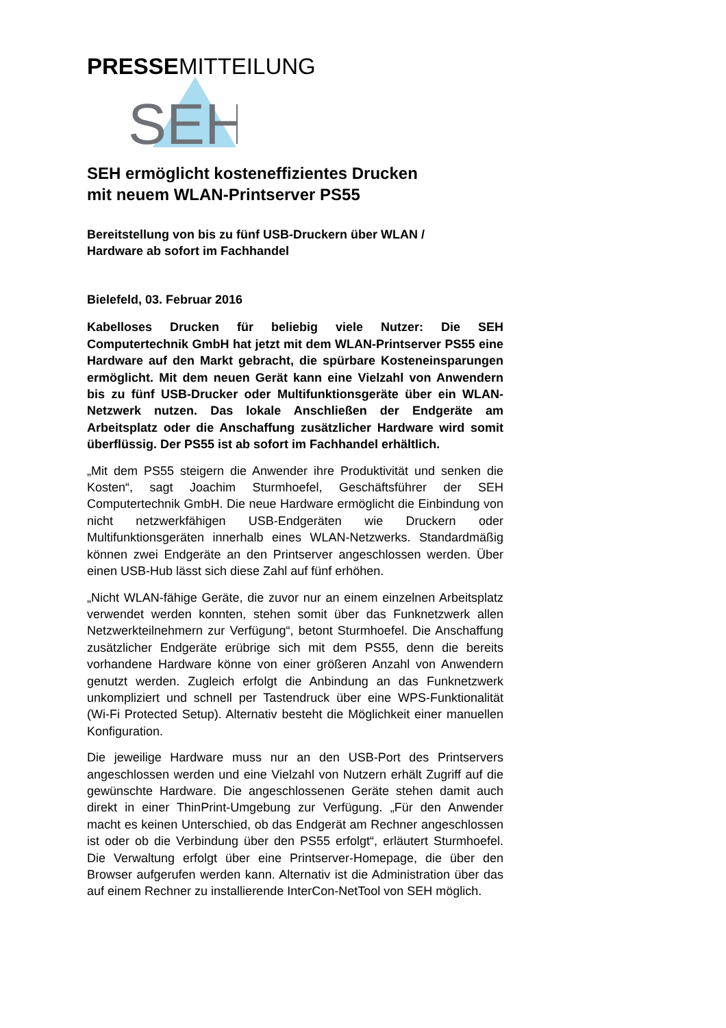PRESSEMITTEILUNG
SEH
SEH ermöglicht kosteneffizientes Drucken
mit neuem WLAN-Printserver PS55
Bereitstellung von bis zu fünf USB-Druckern über WLAN /
Hardware ab sofort im Fachhandel
Bielefeld, 03. Februar 2016
Kabelloses Drucken für beliebig viele Nutzer: Die SEH Computertechnik GmbH hat jetzt mit dem WLAN-Printserver PS55 eine Hardware auf den Markt gebracht, die spürbare Kosteneinsparungen ermöglicht. Mit dem neuen Gerät kann eine Vielzahl von Anwendern bis zu fünf USB-Drucker oder Multifunktionsgeräte über ein WLAN-Netzwerk nutzen. Das lokale Anschließen der Endgeräte am Arbeitsplatz oder die Anschaffung zusätzlicher Hardware wird somit überflüssig. Der PS55 ist ab sofort im Fachhandel erhältlich.
„Mit dem PS55 steigern die Anwender ihre Produktivität und senken die Kosten“, sagt Joachim Sturmhoefel, Geschäftsführer der SEH Computertechnik GmbH. Die neue Hardware ermöglicht die Einbindung von nicht netzwerkfähigen USB-Endgeräten wie Druckern oder Multifunktionsgeräten innerhalb eines WLAN-Netzwerks. Standardmäßig können zwei Endgeräte an den Printserver angeschlossen werden. Über einen USB-Hub lässt sich diese Zahl auf fünf erhöhen.
„Nicht WLAN-fähige Geräte, die zuvor nur an einem einzelnen Arbeitsplatz verwendet werden konnten, stehen somit über das Funknetzwerk allen Netzwerkteilnehmern zur Verfügung“, betont Sturmhoefel. Die Anschaffung zusätzlicher Endgeräte erübrige sich mit dem PS55, denn die bereits vorhandene Hardware könne von einer größeren Anzahl von Anwendern genutzt werden. Zugleich erfolgt die Anbindung an das Funknetzwerk unkompliziert und schnell per Tastendruck über eine WPS-Funktionalität (Wi-Fi Protected Setup). Alternativ besteht die Möglichkeit einer manuellen Konfiguration.
Die jeweilige Hardware muss nur an den USB-Port des Printservers angeschlossen werden und eine Vielzahl von Nutzern erhält Zugriff auf die gewünschte Hardware. Die angeschlossenen Geräte stehen damit auch direkt in einer ThinPrint-Umgebung zur Verfügung. „Für den Anwender macht es keinen Unterschied, ob das Endgerät am Rechner angeschlossen ist oder ob die Verbindung über den PS55 erfolgt“, erläutert Sturmhoefel. Die Verwaltung erfolgt über eine Printserver-Homepage, die über den Browser aufgerufen werden kann. Alternativ ist die Administration über das auf einem Rechner zu installierende InterCon-NetTool von SEH möglich.